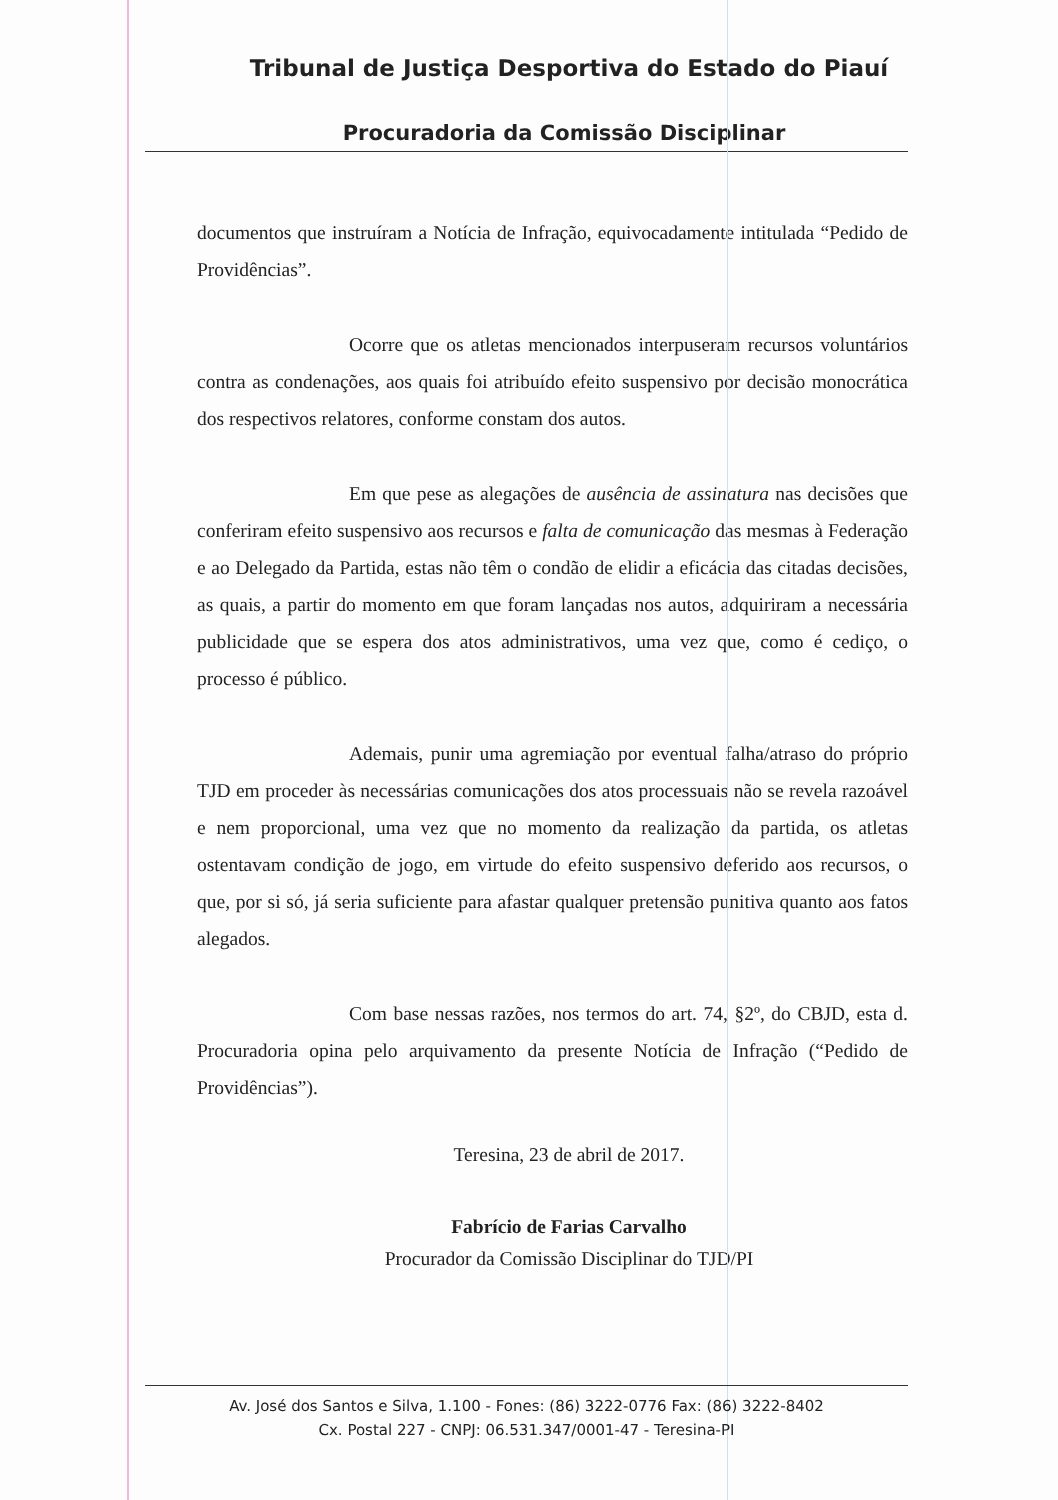Tribunal de Justiça Desportiva do Estado do Piauí
Procuradoria da Comissão Disciplinar
documentos que instruíram a Notícia de Infração, equivocadamente intitulada “Pedido de Providências”.
Ocorre que os atletas mencionados interpuseram recursos voluntários contra as condenações, aos quais foi atribuído efeito suspensivo por decisão monocrática dos respectivos relatores, conforme constam dos autos.
Em que pese as alegações de ausência de assinatura nas decisões que conferiram efeito suspensivo aos recursos e falta de comunicação das mesmas à Federação e ao Delegado da Partida, estas não têm o condão de elidir a eficácia das citadas decisões, as quais, a partir do momento em que foram lançadas nos autos, adquiriram a necessária publicidade que se espera dos atos administrativos, uma vez que, como é cediço, o processo é público.
Ademais, punir uma agremiação por eventual falha/atraso do próprio TJD em proceder às necessárias comunicações dos atos processuais não se revela razoável e nem proporcional, uma vez que no momento da realização da partida, os atletas ostentavam condição de jogo, em virtude do efeito suspensivo deferido aos recursos, o que, por si só, já seria suficiente para afastar qualquer pretensão punitiva quanto aos fatos alegados.
Com base nessas razões, nos termos do art. 74, §2º, do CBJD, esta d. Procuradoria opina pelo arquivamento da presente Notícia de Infração (“Pedido de Providências”).
Teresina, 23 de abril de 2017.
Fabrício de Farias Carvalho
Procurador da Comissão Disciplinar do TJD/PI
Av. José dos Santos e Silva, 1.100 - Fones: (86) 3222-0776 Fax: (86) 3222-8402
Cx. Postal 227 - CNPJ: 06.531.347/0001-47 - Teresina-PI